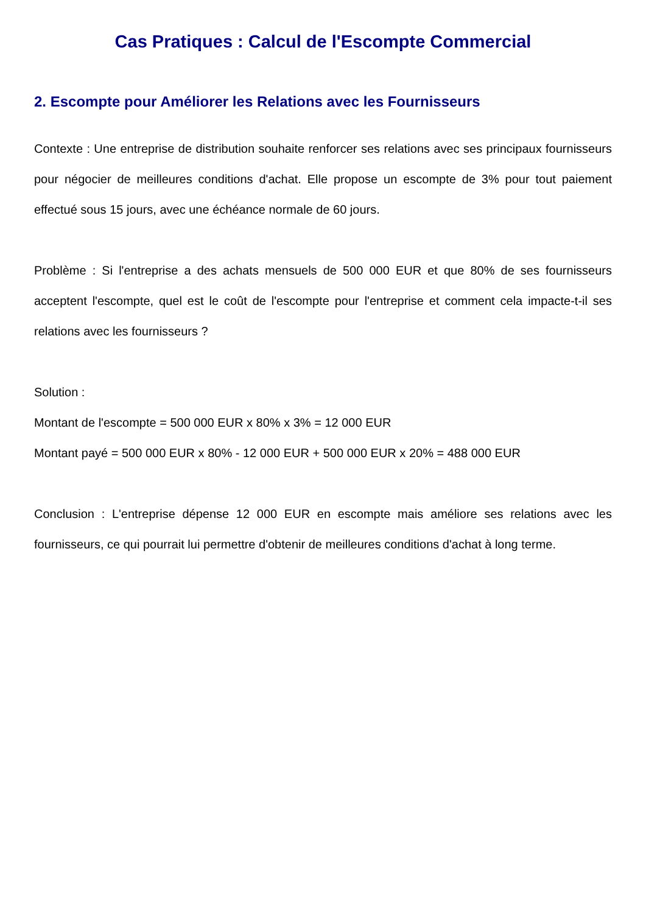Cas Pratiques : Calcul de l'Escompte Commercial
2. Escompte pour Améliorer les Relations avec les Fournisseurs
Contexte : Une entreprise de distribution souhaite renforcer ses relations avec ses principaux fournisseurs pour négocier de meilleures conditions d'achat. Elle propose un escompte de 3% pour tout paiement effectué sous 15 jours, avec une échéance normale de 60 jours.
Problème : Si l'entreprise a des achats mensuels de 500 000 EUR et que 80% de ses fournisseurs acceptent l'escompte, quel est le coût de l'escompte pour l'entreprise et comment cela impacte-t-il ses relations avec les fournisseurs ?
Solution :
Montant de l'escompte = 500 000 EUR x 80% x 3% = 12 000 EUR
Montant payé = 500 000 EUR x 80% - 12 000 EUR + 500 000 EUR x 20% = 488 000 EUR
Conclusion : L'entreprise dépense 12 000 EUR en escompte mais améliore ses relations avec les fournisseurs, ce qui pourrait lui permettre d'obtenir de meilleures conditions d'achat à long terme.